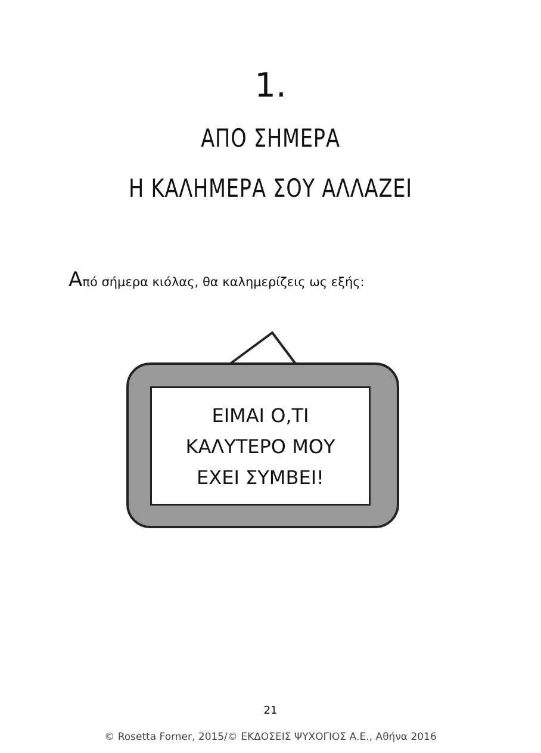1.
ΑΠΟ ΣΗΜΕΡΑ
Η ΚΑΛΗΜΕΡΑ ΣΟΥ ΑΛΛΑΖΕΙ
Από σήμερα κιόλας, θα καλημερίζεις ως εξής:
ΕΙΜΑΙ Ο,ΤΙ
ΚΑΛΥΤΕΡΟ ΜΟΥ
ΕΧΕΙ ΣΥΜΒΕΙ!
21
© Rosetta Forner, 2015/© ΕΚΔΟΣΕΙΣ ΨΥΧΟΓΙΟΣ Α.Ε., Αθήνα 2016